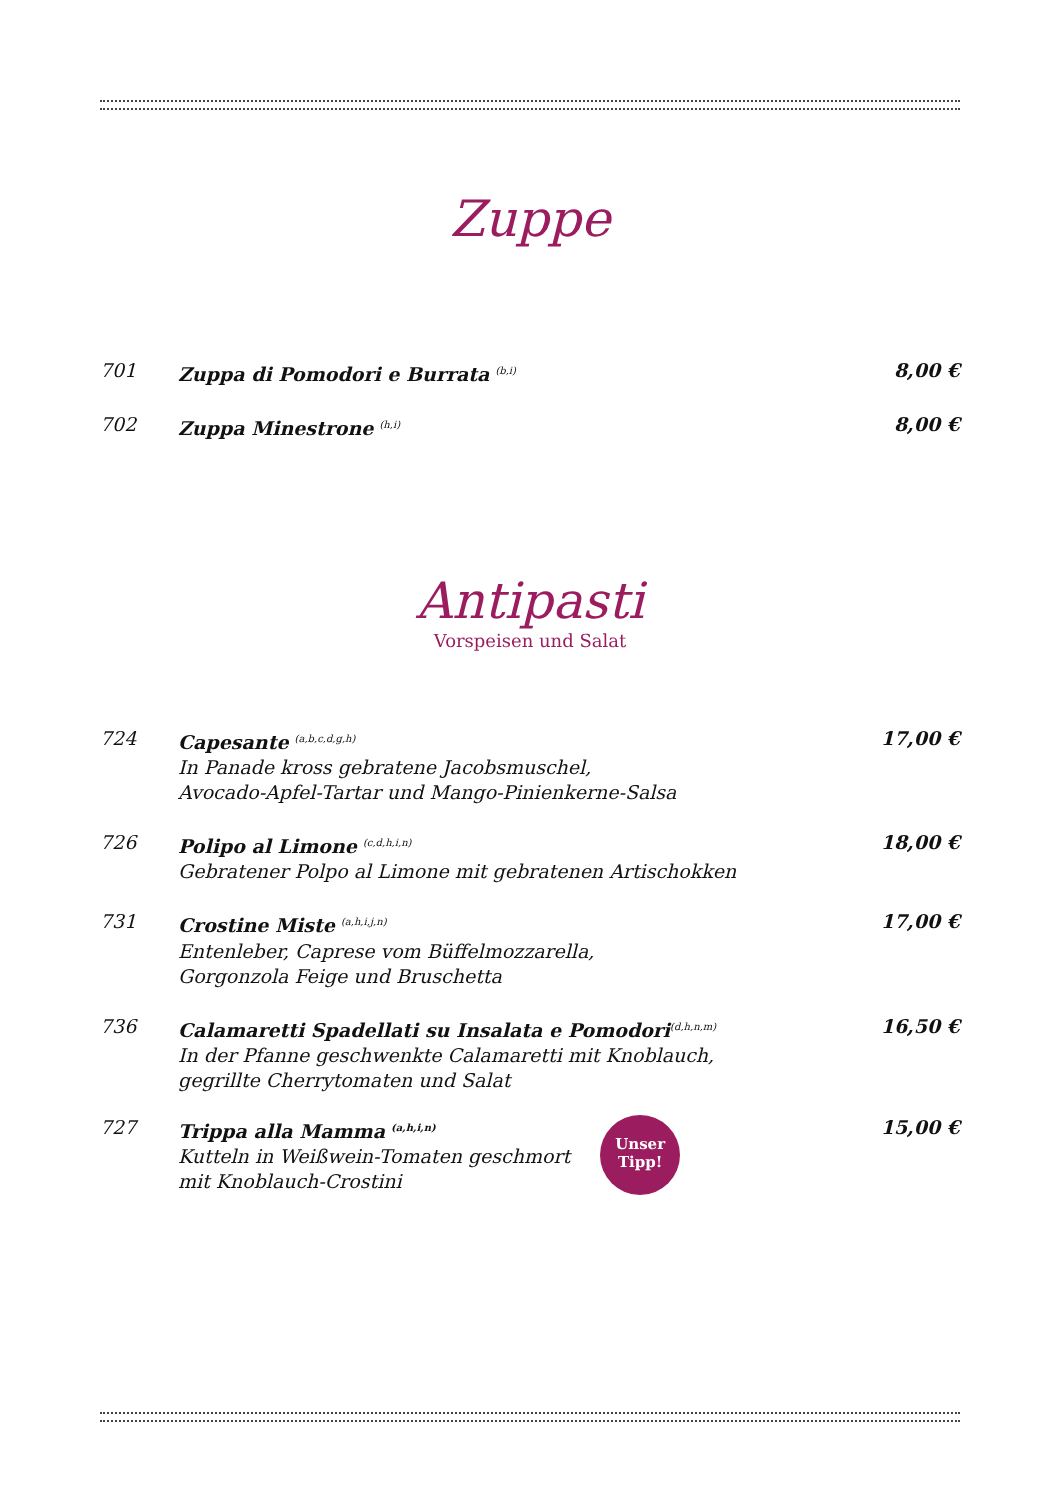Zuppe
701 Zuppa di Pomodori e Burrata <sup>(b,i)</sup>
8,00 €
702 Zuppa Minestrone <sup>(h,i)</sup>
8,00 €
Antipasti
Vorspeisen und Salat
724 Capesante <sup>(a,b,c,d,g,h)</sup>
In Panade kross gebratene Jacobsmuschel,
Avocado-Apfel-Tartar und Mango-Pinienkerne-Salsa
17,00 €
726 Polipo al Limone <sup>(c,d,h,i,n)</sup>
Gebratener Polpo al Limone mit gebratenen Artischokken
18,00 €
731 Crostine Miste <sup>(a,h,i,j,n)</sup>
Entenleber, Caprese vom Büffelmozzarella,
Gorgonzola Feige und Bruschetta
17,00 €
736 Calamaretti Spadellati su Insalata e Pomodori<sup>(d,h,n,m)</sup>
In der Pfanne geschwenkte Calamaretti mit Knoblauch,
gegrillte Cherrytomaten und Salat
16,50 €
727 Trippa alla Mamma <sup>(a,h,i,n)</sup>
Kutteln in Weißwein-Tomaten geschmort
mit Knoblauch-Crostini
Unser
Tipp!
15,00 €